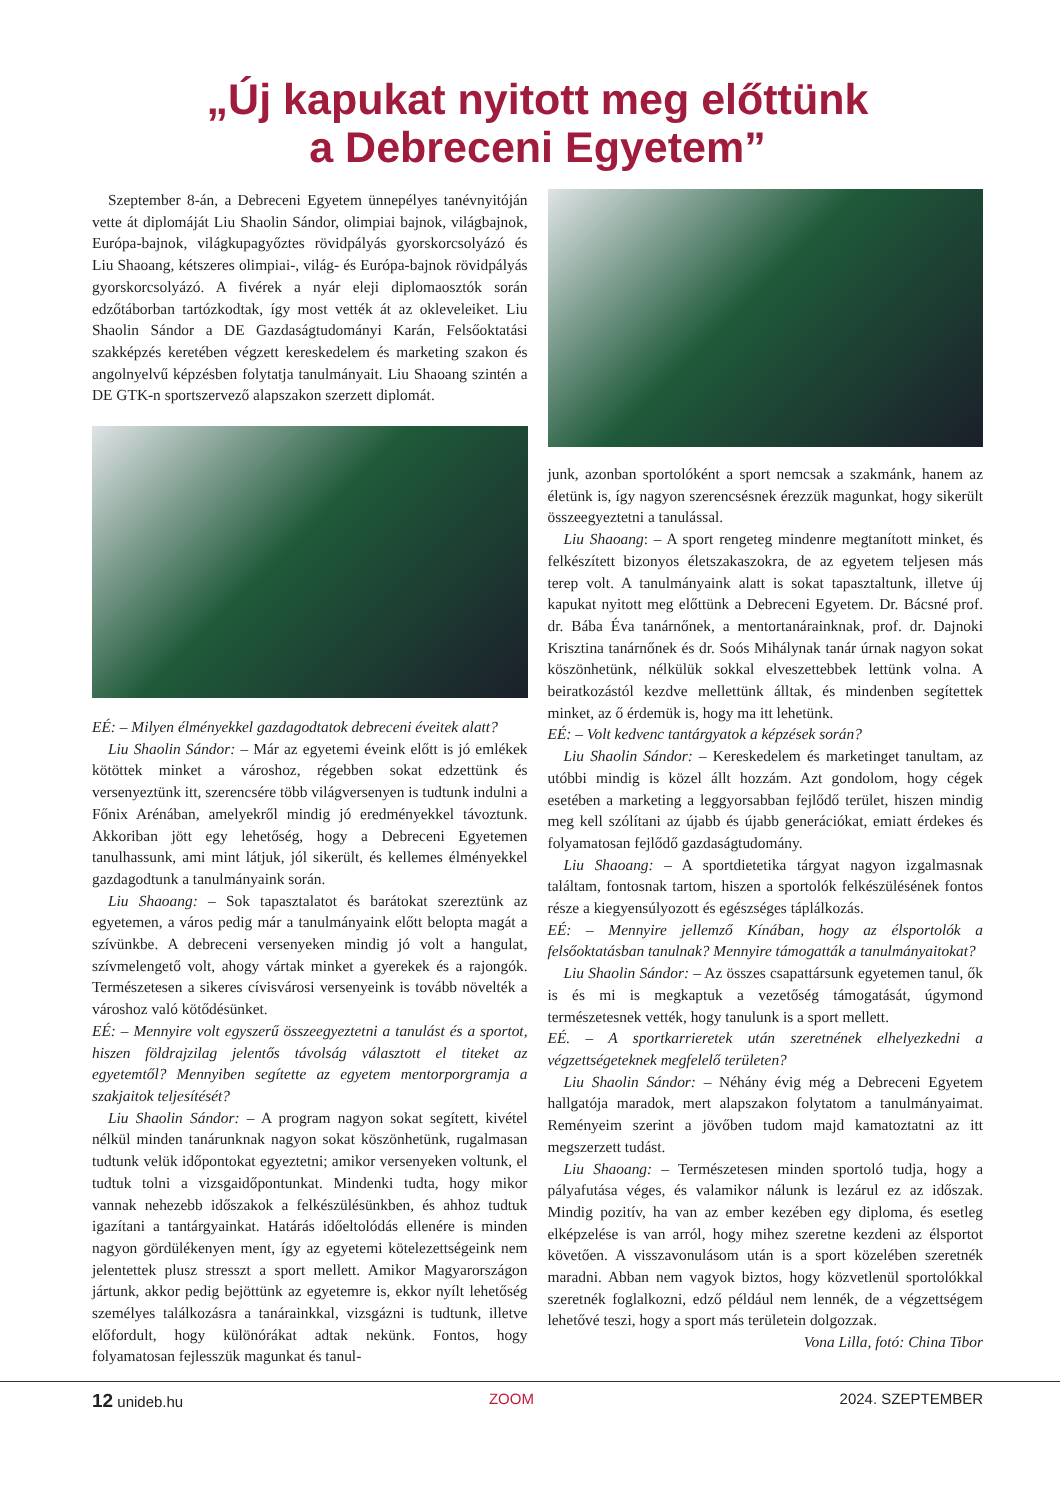„Új kapukat nyitott meg előttünk
a Debreceni Egyetem”
Szeptember 8-án, a Debreceni Egyetem ünnepélyes tanévnyitóján vette át diplomáját Liu Shaolin Sándor, olimpiai bajnok, világbajnok, Európa-bajnok, világkupagyőztes rövidpályás gyorskorcsolyázó és Liu Shaoang, kétszeres olimpiai-, világ- és Európa-bajnok rövidpályás gyorskorcsolyázó. A fivérek a nyár eleji diplomaosztók során edzőtáborban tartózkodtak, így most vették át az okleveleiket. Liu Shaolin Sándor a DE Gazdaságtudományi Karán, Felsőoktatási szakképzés keretében végzett kereskedelem és marketing szakon és angolnyelvű képzésben folytatja tanulmányait. Liu Shaoang szintén a DE GTK-n sportszervező alapszakon szerzett diplomát.
EÉ: – Milyen élményekkel gazdagodtatok debreceni éveitek alatt?
Liu Shaolin Sándor: – Már az egyetemi éveink előtt is jó emlékek kötöttek minket a városhoz, régebben sokat edzettünk és versenyeztünk itt, szerencsére több világversenyen is tudtunk indulni a Főnix Arénában, amelyekről mindig jó eredményekkel távoztunk. Akkoriban jött egy lehetőség, hogy a Debreceni Egyetemen tanulhassunk, ami mint látjuk, jól sikerült, és kellemes élményekkel gazdagodtunk a tanulmányaink során.
Liu Shaoang: – Sok tapasztalatot és barátokat szereztünk az egyetemen, a város pedig már a tanulmányaink előtt belopta magát a szívünkbe. A debreceni versenyeken mindig jó volt a hangulat, szívmelengető volt, ahogy vártak minket a gyerekek és a rajongók. Természetesen a sikeres cívisvárosi versenyeink is tovább növelték a városhoz való kötődésünket.
EÉ: – Mennyire volt egyszerű összeegyeztetni a tanulást és a sportot, hiszen földrajzilag jelentős távolság választott el titeket az egyetemtől? Mennyiben segítette az egyetem mentorporgramja a szakjaitok teljesítését?
Liu Shaolin Sándor: – A program nagyon sokat segített, kivétel nélkül minden tanárunknak nagyon sokat köszönhetünk, rugalmasan tudtunk velük időpontokat egyeztetni; amikor versenyeken voltunk, el tudtuk tolni a vizsgaidőpontunkat. Mindenki tudta, hogy mikor vannak nehezebb időszakok a felkészülésünkben, és ahhoz tudtuk igazítani a tantárgyainkat. Határás időeltolódás ellenére is minden nagyon gördülékenyen ment, így az egyetemi kötelezettségeink nem jelentettek plusz stresszt a sport mellett. Amikor Magyarországon jártunk, akkor pedig bejöttünk az egyetemre is, ekkor nyílt lehetőség személyes találkozásra a tanárainkkal, vizsgázni is tudtunk, illetve előfordult, hogy különórákat adtak nekünk. Fontos, hogy folyamatosan fejlesszük magunkat és tanul-
junk, azonban sportolóként a sport nemcsak a szakmánk, hanem az életünk is, így nagyon szerencsésnek érezzük magunkat, hogy sikerült összeegyeztetni a tanulással.
Liu Shaoang: – A sport rengeteg mindenre megtanított minket, és felkészített bizonyos életszakaszokra, de az egyetem teljesen más terep volt. A tanulmányaink alatt is sokat tapasztaltunk, illetve új kapukat nyitott meg előttünk a Debreceni Egyetem. Dr. Bácsné prof. dr. Bába Éva tanárnőnek, a mentortanárainknak, prof. dr. Dajnoki Krisztina tanárnőnek és dr. Soós Mihálynak tanár úrnak nagyon sokat köszönhetünk, nélkülük sokkal elveszettebbek lettünk volna. A beiratkozástól kezdve mellettünk álltak, és mindenben segítettek minket, az ő érdemük is, hogy ma itt lehetünk.
EÉ: – Volt kedvenc tantárgyatok a képzések során?
Liu Shaolin Sándor: – Kereskedelem és marketinget tanultam, az utóbbi mindig is közel állt hozzám. Azt gondolom, hogy cégek esetében a marketing a leggyorsabban fejlődő terület, hiszen mindig meg kell szólítani az újabb és újabb generációkat, emiatt érdekes és folyamatosan fejlődő gazdaságtudomány.
Liu Shaoang: – A sportdietetika tárgyat nagyon izgalmasnak találtam, fontosnak tartom, hiszen a sportolók felkészülésének fontos része a kiegyensúlyozott és egészséges táplálkozás.
EÉ: – Mennyire jellemző Kínában, hogy az élsportolók a felsőoktatásban tanulnak? Mennyire támogatták a tanulmányaitokat?
Liu Shaolin Sándor: – Az összes csapattársunk egyetemen tanul, ők is és mi is megkaptuk a vezetőség támogatását, úgymond természetesnek vették, hogy tanulunk is a sport mellett.
EÉ. – A sportkarrieretek után szeretnének elhelyezkedni a végzettségeteknek megfelelő területen?
Liu Shaolin Sándor: – Néhány évig még a Debreceni Egyetem hallgatója maradok, mert alapszakon folytatom a tanulmányaimat. Reményeim szerint a jövőben tudom majd kamatoztatni az itt megszerzett tudást.
Liu Shaoang: – Természetesen minden sportoló tudja, hogy a pályafutása véges, és valamikor nálunk is lezárul ez az időszak. Mindig pozitív, ha van az ember kezében egy diploma, és esetleg elképzelése is van arról, hogy mihez szeretne kezdeni az élsportot követően. A visszavonulásom után is a sport közelében szeretnék maradni. Abban nem vagyok biztos, hogy közvetlenül sportolókkal szeretnék foglalkozni, edző például nem lennék, de a végzettségem lehetővé teszi, hogy a sport más területein dolgozzak.
Vona Lilla, fotó: China Tibor
12 unideb.hu ZOOM 2024. SZEPTEMBER